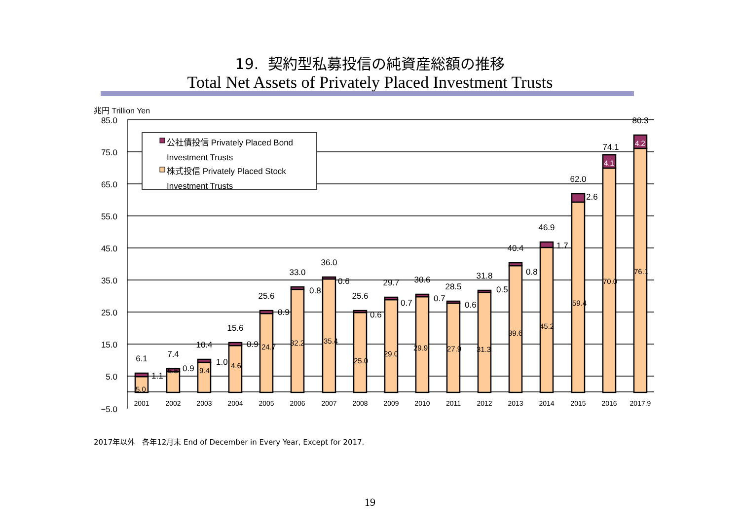19. 契約型私募投信の純資産総額の推移
Total Net Assets of Privately Placed Investment Trusts
兆円 Trillion Yen
85.0
75.0
65.0
55.0
45.0
35.0
25.0
15.0
5.0
−5.0
2001
2002
2003
2004
2005
2006
2007
2008
2009
2010
2011
2012
2013
2014
2015
2016
2017.9
6.1
7.4
10.4
15.6
25.6
33.0
36.0
25.6
29.7
30.6
28.5
31.8
40.4
46.9
62.0
74.1
80.3
5.0
6.5
9.4
4.6
24.7
32.2
35.4
25.0
29.0
29.9
27.9
31.3
39.6
45.2
59.4
70.0
76.1
4.2
4.1
1.1
0.9
1.0
0.9
0.9
0.8
0.6
0.6
0.7
0.7
0.6
0.5
0.8
1.7
2.6
公社債投信 Privately Placed Bond
Investment Trusts
株式投信 Privately Placed Stock
Investment Trusts
2017年以外　各年12月末 End of December in Every Year, Except for 2017.
19